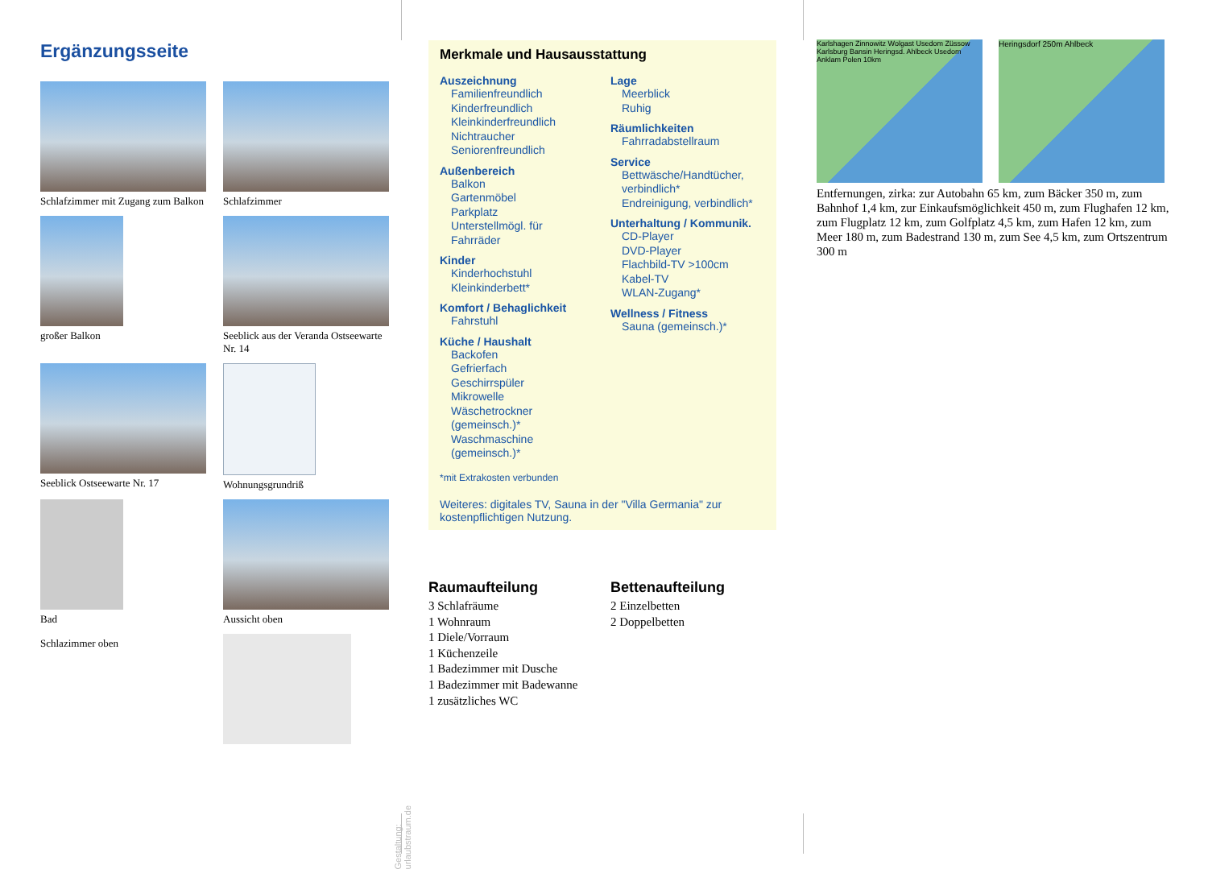Ergänzungsseite
Schlafzimmer mit Zugang zum Balkon
Schlafzimmer
großer Balkon
Seeblick aus der Veranda Ostseewarte Nr. 14
Seeblick Ostseewarte Nr. 17
Wohnungsgrundriß
Bad
Aussicht oben
Schlazimmer oben
Gestaltung: urlaubstraum.de
Merkmale und Hausausstattung
Auszeichnung
Familienfreundlich
Kinderfreundlich
Kleinkinderfreundlich
Nichtraucher
Seniorenfreundlich
Außenbereich
Balkon
Gartenmöbel
Parkplatz
Unterstellmögl. für Fahrräder
Kinder
Kinderhochstuhl
Kleinkinderbett*
Komfort / Behaglichkeit
Fahrstuhl
Küche / Haushalt
Backofen
Gefrierfach
Geschirrspüler
Mikrowelle
Wäschetrockner (gemeinsch.)*
Waschmaschine (gemeinsch.)*
Lage
Meerblick
Ruhig
Räumlichkeiten
Fahrradabstellraum
Service
Bettwäsche/Handtücher, verbindlich*
Endreinigung, verbindlich*
Unterhaltung / Kommunik.
CD-Player
DVD-Player
Flachbild-TV >100cm
Kabel-TV
WLAN-Zugang*
Wellness / Fitness
Sauna (gemeinsch.)*
*mit Extrakosten verbunden
Weiteres: digitales TV, Sauna in der "Villa Germania" zur kostenpflichtigen Nutzung.
Raumaufteilung
3 Schlafräume
1 Wohnraum
1 Diele/Vorraum
1 Küchenzeile
1 Badezimmer mit Dusche
1 Badezimmer mit Badewanne
1 zusätzliches WC
Bettenaufteilung
2 Einzelbetten
2 Doppelbetten
Karlshagen Zinnowitz Wolgast Usedom Züssow Karlsburg Bansin Heringsd. Ahlbeck Usedom Anklam Polen 10km
Heringsdorf 250m Ahlbeck
Entfernungen, zirka: zur Autobahn 65 km, zum Bäcker 350 m, zum Bahnhof 1,4 km, zur Einkaufsmöglichkeit 450 m, zum Flughafen 12 km, zum Flugplatz 12 km, zum Golfplatz 4,5 km, zum Hafen 12 km, zum Meer 180 m, zum Badestrand 130 m, zum See 4,5 km, zum Ortszentrum 300 m